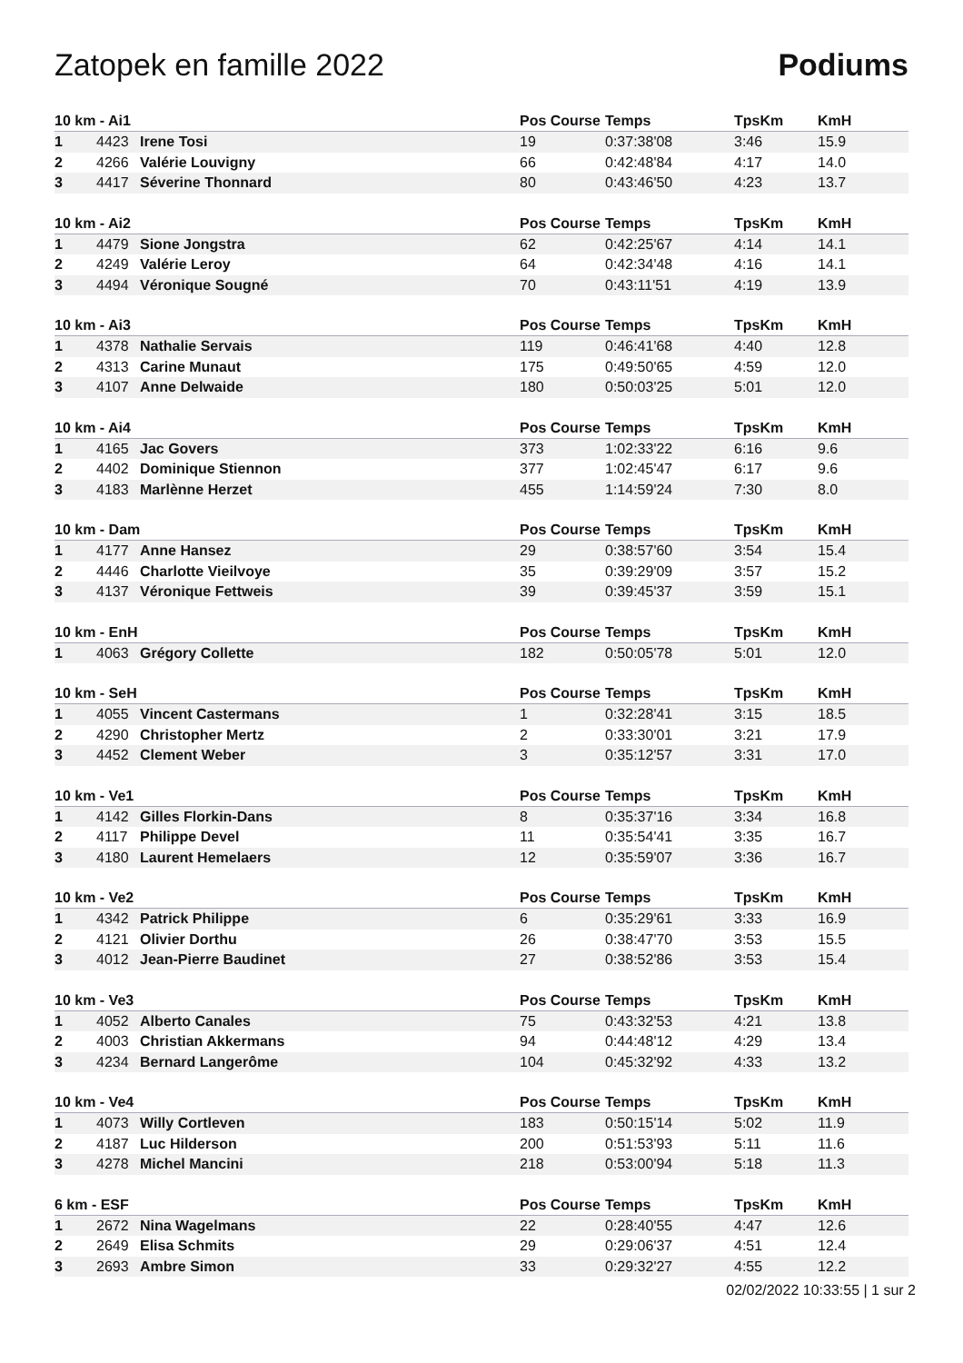Zatopek en famille 2022 Podiums
| 10 km - Ai1 | | | Pos Course | Temps | TpsKm | KmH |
| --- | --- | --- | --- | --- | --- | --- |
| 1 | 4423 | Irene Tosi | 19 | 0:37:38'08 | 3:46 | 15.9 |
| 2 | 4266 | Valérie Louvigny | 66 | 0:42:48'84 | 4:17 | 14.0 |
| 3 | 4417 | Séverine Thonnard | 80 | 0:43:46'50 | 4:23 | 13.7 |
| 10 km - Ai2 | | | Pos Course | Temps | TpsKm | KmH |
| --- | --- | --- | --- | --- | --- | --- |
| 1 | 4479 | Sione Jongstra | 62 | 0:42:25'67 | 4:14 | 14.1 |
| 2 | 4249 | Valérie Leroy | 64 | 0:42:34'48 | 4:16 | 14.1 |
| 3 | 4494 | Véronique Sougné | 70 | 0:43:11'51 | 4:19 | 13.9 |
| 10 km - Ai3 | | | Pos Course | Temps | TpsKm | KmH |
| --- | --- | --- | --- | --- | --- | --- |
| 1 | 4378 | Nathalie Servais | 119 | 0:46:41'68 | 4:40 | 12.8 |
| 2 | 4313 | Carine Munaut | 175 | 0:49:50'65 | 4:59 | 12.0 |
| 3 | 4107 | Anne Delwaide | 180 | 0:50:03'25 | 5:01 | 12.0 |
| 10 km - Ai4 | | | Pos Course | Temps | TpsKm | KmH |
| --- | --- | --- | --- | --- | --- | --- |
| 1 | 4165 | Jac Govers | 373 | 1:02:33'22 | 6:16 | 9.6 |
| 2 | 4402 | Dominique Stiennon | 377 | 1:02:45'47 | 6:17 | 9.6 |
| 3 | 4183 | Marlènne Herzet | 455 | 1:14:59'24 | 7:30 | 8.0 |
| 10 km - Dam | | | Pos Course | Temps | TpsKm | KmH |
| --- | --- | --- | --- | --- | --- | --- |
| 1 | 4177 | Anne Hansez | 29 | 0:38:57'60 | 3:54 | 15.4 |
| 2 | 4446 | Charlotte Vieilvoye | 35 | 0:39:29'09 | 3:57 | 15.2 |
| 3 | 4137 | Véronique Fettweis | 39 | 0:39:45'37 | 3:59 | 15.1 |
| 10 km - EnH | | | Pos Course | Temps | TpsKm | KmH |
| --- | --- | --- | --- | --- | --- | --- |
| 1 | 4063 | Grégory Collette | 182 | 0:50:05'78 | 5:01 | 12.0 |
| 10 km - SeH | | | Pos Course | Temps | TpsKm | KmH |
| --- | --- | --- | --- | --- | --- | --- |
| 1 | 4055 | Vincent Castermans | 1 | 0:32:28'41 | 3:15 | 18.5 |
| 2 | 4290 | Christopher Mertz | 2 | 0:33:30'01 | 3:21 | 17.9 |
| 3 | 4452 | Clement Weber | 3 | 0:35:12'57 | 3:31 | 17.0 |
| 10 km - Ve1 | | | Pos Course | Temps | TpsKm | KmH |
| --- | --- | --- | --- | --- | --- | --- |
| 1 | 4142 | Gilles Florkin-Dans | 8 | 0:35:37'16 | 3:34 | 16.8 |
| 2 | 4117 | Philippe Devel | 11 | 0:35:54'41 | 3:35 | 16.7 |
| 3 | 4180 | Laurent Hemelaers | 12 | 0:35:59'07 | 3:36 | 16.7 |
| 10 km - Ve2 | | | Pos Course | Temps | TpsKm | KmH |
| --- | --- | --- | --- | --- | --- | --- |
| 1 | 4342 | Patrick Philippe | 6 | 0:35:29'61 | 3:33 | 16.9 |
| 2 | 4121 | Olivier Dorthu | 26 | 0:38:47'70 | 3:53 | 15.5 |
| 3 | 4012 | Jean-Pierre Baudinet | 27 | 0:38:52'86 | 3:53 | 15.4 |
| 10 km - Ve3 | | | Pos Course | Temps | TpsKm | KmH |
| --- | --- | --- | --- | --- | --- | --- |
| 1 | 4052 | Alberto Canales | 75 | 0:43:32'53 | 4:21 | 13.8 |
| 2 | 4003 | Christian Akkermans | 94 | 0:44:48'12 | 4:29 | 13.4 |
| 3 | 4234 | Bernard Langerôme | 104 | 0:45:32'92 | 4:33 | 13.2 |
| 10 km - Ve4 | | | Pos Course | Temps | TpsKm | KmH |
| --- | --- | --- | --- | --- | --- | --- |
| 1 | 4073 | Willy Cortleven | 183 | 0:50:15'14 | 5:02 | 11.9 |
| 2 | 4187 | Luc Hilderson | 200 | 0:51:53'93 | 5:11 | 11.6 |
| 3 | 4278 | Michel Mancini | 218 | 0:53:00'94 | 5:18 | 11.3 |
| 6 km - ESF | | | Pos Course | Temps | TpsKm | KmH |
| --- | --- | --- | --- | --- | --- | --- |
| 1 | 2672 | Nina Wagelmans | 22 | 0:28:40'55 | 4:47 | 12.6 |
| 2 | 2649 | Elisa Schmits | 29 | 0:29:06'37 | 4:51 | 12.4 |
| 3 | 2693 | Ambre Simon | 33 | 0:29:32'27 | 4:55 | 12.2 |
02/02/2022 10:33:55 | 1 sur 2